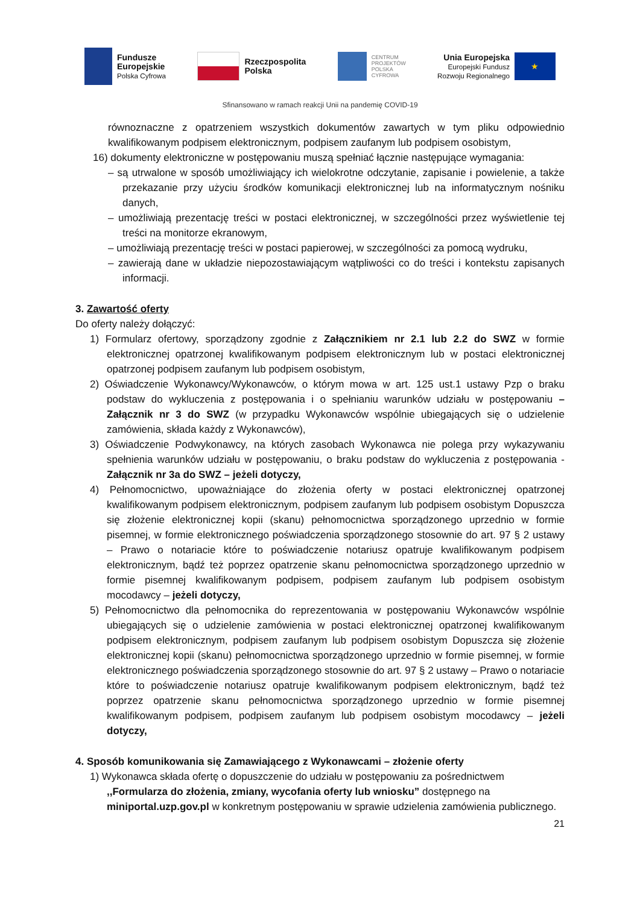Fundusze
Europejskie
Polska Cyfrowa
Rzeczpospolita
Polska
CENTRUM
PROJEKTÓW
POLSKA
CYFROWA
Unia Europejska
Europejski Fundusz
Rozwoju Regionalnego
★
Sfinansowano w ramach reakcji Unii na pandemię COVID-19
równoznaczne z opatrzeniem wszystkich dokumentów zawartych w tym pliku odpowiednio kwalifikowanym podpisem elektronicznym, podpisem zaufanym lub podpisem osobistym,
16) dokumenty elektroniczne w postępowaniu muszą spełniać łącznie następujące wymagania:
– są utrwalone w sposób umożliwiający ich wielokrotne odczytanie, zapisanie i powielenie, a także przekazanie przy użyciu środków komunikacji elektronicznej lub na informatycznym nośniku danych,
– umożliwiają prezentację treści w postaci elektronicznej, w szczególności przez wyświetlenie tej treści na monitorze ekranowym,
– umożliwiają prezentację treści w postaci papierowej, w szczególności za pomocą wydruku,
– zawierają dane w układzie niepozostawiającym wątpliwości co do treści i kontekstu zapisanych informacji.
3. Zawartość oferty
Do oferty należy dołączyć:
1) Formularz ofertowy, sporządzony zgodnie z Załącznikiem nr 2.1 lub 2.2 do SWZ w formie elektronicznej opatrzonej kwalifikowanym podpisem elektronicznym lub w postaci elektronicznej opatrzonej podpisem zaufanym lub podpisem osobistym,
2) Oświadczenie Wykonawcy/Wykonawców, o którym mowa w art. 125 ust.1 ustawy Pzp o braku podstaw do wykluczenia z postępowania i o spełnianiu warunków udziału w postępowaniu – Załącznik nr 3 do SWZ (w przypadku Wykonawców wspólnie ubiegających się o udzielenie zamówienia, składa każdy z Wykonawców),
3) Oświadczenie Podwykonawcy, na których zasobach Wykonawca nie polega przy wykazywaniu spełnienia warunków udziału w postępowaniu, o braku podstaw do wykluczenia z postępowania - Załącznik nr 3a do SWZ – jeżeli dotyczy,
4) Pełnomocnictwo, upoważniające do złożenia oferty w postaci elektronicznej opatrzonej kwalifikowanym podpisem elektronicznym, podpisem zaufanym lub podpisem osobistym Dopuszcza się złożenie elektronicznej kopii (skanu) pełnomocnictwa sporządzonego uprzednio w formie pisemnej, w formie elektronicznego poświadczenia sporządzonego stosownie do art. 97 § 2 ustawy – Prawo o notariacie które to poświadczenie notariusz opatruje kwalifikowanym podpisem elektronicznym, bądź też poprzez opatrzenie skanu pełnomocnictwa sporządzonego uprzednio w formie pisemnej kwalifikowanym podpisem, podpisem zaufanym lub podpisem osobistym mocodawcy – jeżeli dotyczy,
5) Pełnomocnictwo dla pełnomocnika do reprezentowania w postępowaniu Wykonawców wspólnie ubiegających się o udzielenie zamówienia w postaci elektronicznej opatrzonej kwalifikowanym podpisem elektronicznym, podpisem zaufanym lub podpisem osobistym Dopuszcza się złożenie elektronicznej kopii (skanu) pełnomocnictwa sporządzonego uprzednio w formie pisemnej, w formie elektronicznego poświadczenia sporządzonego stosownie do art. 97 § 2 ustawy – Prawo o notariacie które to poświadczenie notariusz opatruje kwalifikowanym podpisem elektronicznym, bądź też poprzez opatrzenie skanu pełnomocnictwa sporządzonego uprzednio w formie pisemnej kwalifikowanym podpisem, podpisem zaufanym lub podpisem osobistym mocodawcy – jeżeli dotyczy,
4. Sposób komunikowania się Zamawiającego z Wykonawcami – złożenie oferty
1) Wykonawca składa ofertę o dopuszczenie do udziału w postępowaniu za pośrednictwem ,,Formularza do złożenia, zmiany, wycofania oferty lub wniosku” dostępnego na miniportal.uzp.gov.pl w konkretnym postępowaniu w sprawie udzielenia zamówienia publicznego.
21